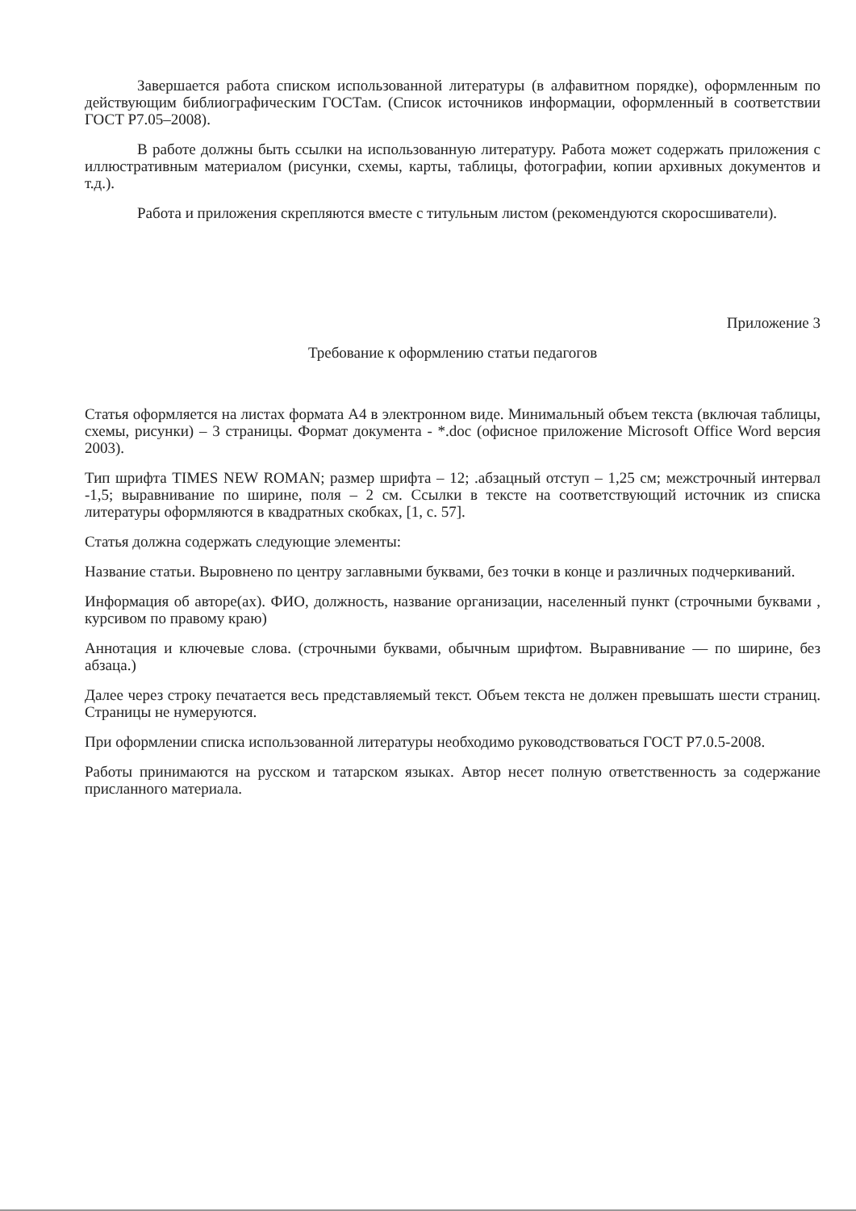Завершается работа списком использованной литературы (в алфавитном порядке), оформленным по действующим библиографическим ГОСТам. (Список источников информации, оформленный в соответствии ГОСТ Р7.05–2008).
В работе должны быть ссылки на использованную литературу. Работа может содержать приложения с иллюстративным материалом (рисунки, схемы, карты, таблицы, фотографии, копии архивных документов и т.д.).
Работа и приложения скрепляются вместе с титульным листом (рекомендуются скоросшиватели).
Приложение 3
Требование к оформлению статьи педагогов
Статья оформляется на листах формата А4 в электронном виде. Минимальный объем текста (включая таблицы, схемы, рисунки) – 3 страницы. Формат документа - *.doc (офисное приложение Microsoft Office Word версия 2003).
Тип шрифта TIMES NEW ROMAN; размер шрифта – 12; .абзацный отступ – 1,25 см; межстрочный интервал -1,5; выравнивание по ширине, поля – 2 см. Ссылки в тексте на соответствующий источник из списка литературы оформляются в квадратных скобках, [1, с. 57].
Статья должна содержать следующие элементы:
Название статьи. Выровнено по центру заглавными буквами, без точки в конце и различных подчеркиваний.
Информация об авторе(ах). ФИО, должность, название организации, населенный пункт (строчными буквами , курсивом по правому краю)
Аннотация и ключевые слова. (строчными буквами, обычным шрифтом. Выравнивание — по ширине, без абзаца.)
Далее через строку печатается весь представляемый текст. Объем текста не должен превышать шести страниц. Страницы не нумеруются.
При оформлении списка использованной литературы необходимо руководствоваться ГОСТ Р7.0.5-2008.
Работы принимаются на русском и татарском языках. Автор несет полную ответственность за содержание присланного материала.